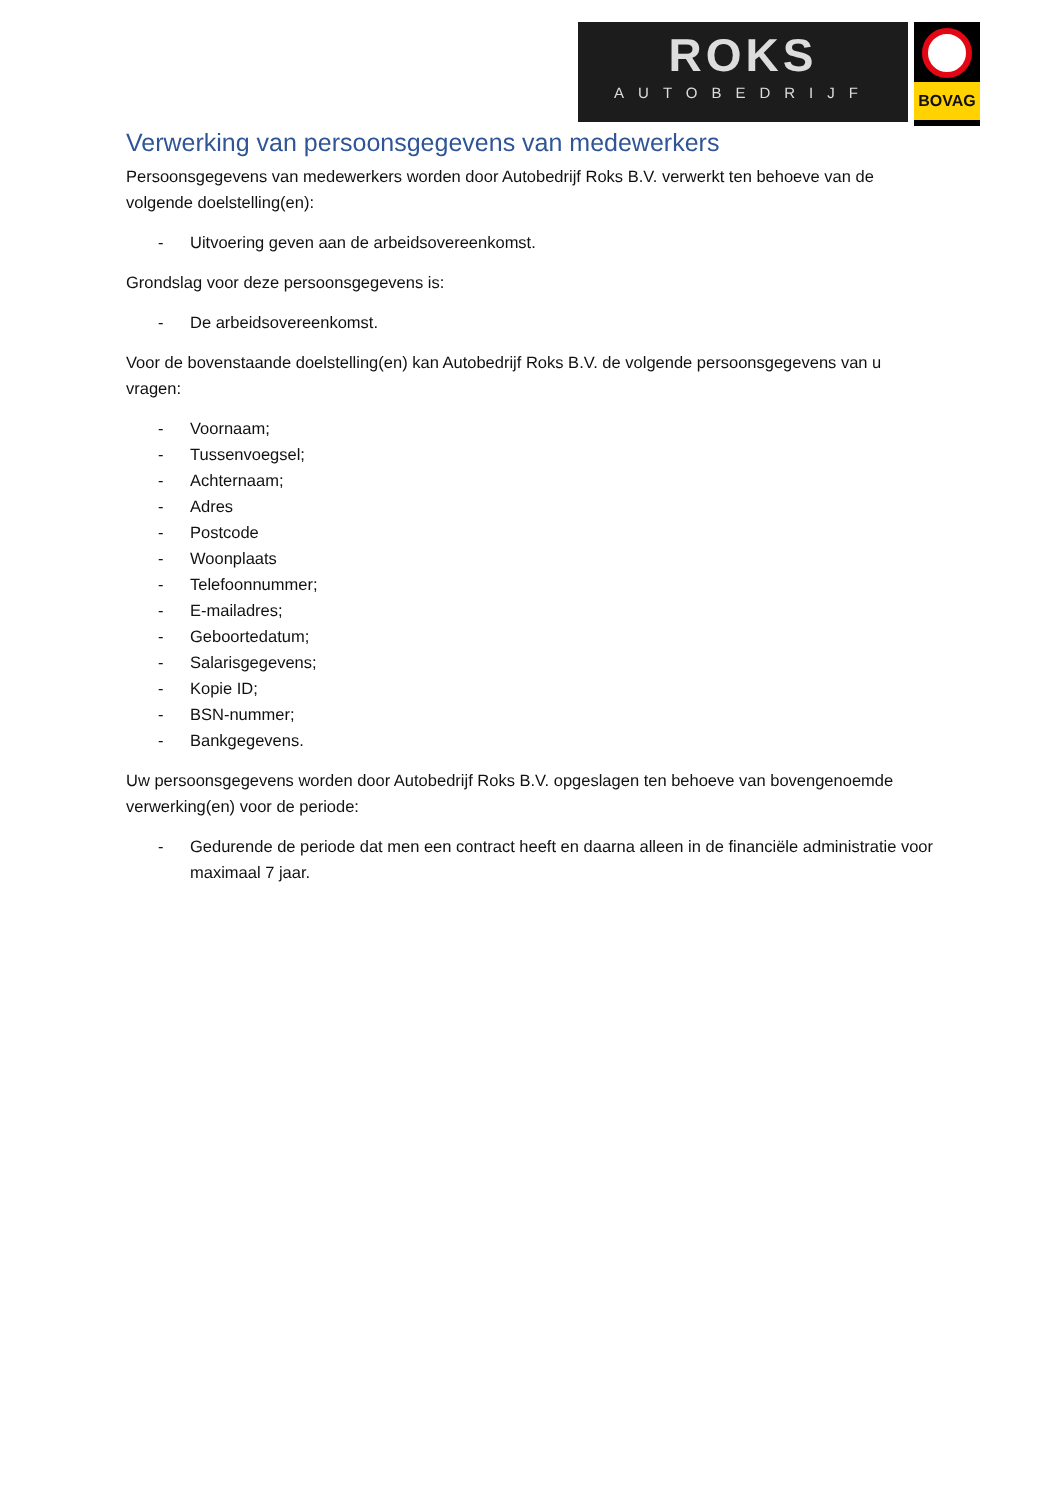ROKS
AUTOBEDRIJF
BOVAG
Verwerking van persoonsgegevens van medewerkers
Persoonsgegevens van medewerkers worden door Autobedrijf Roks B.V. verwerkt ten behoeve van de volgende doelstelling(en):
- Uitvoering geven aan de arbeidsovereenkomst.
Grondslag voor deze persoonsgegevens is:
- De arbeidsovereenkomst.
Voor de bovenstaande doelstelling(en) kan Autobedrijf Roks B.V. de volgende persoonsgegevens van u vragen:
- Voornaam;
- Tussenvoegsel;
- Achternaam;
- Adres
- Postcode
- Woonplaats
- Telefoonnummer;
- E-mailadres;
- Geboortedatum;
- Salarisgegevens;
- Kopie ID;
- BSN-nummer;
- Bankgegevens.
Uw persoonsgegevens worden door Autobedrijf Roks B.V. opgeslagen ten behoeve van bovengenoemde verwerking(en) voor de periode:
- Gedurende de periode dat men een contract heeft en daarna alleen in de financiële administratie voor maximaal 7 jaar.